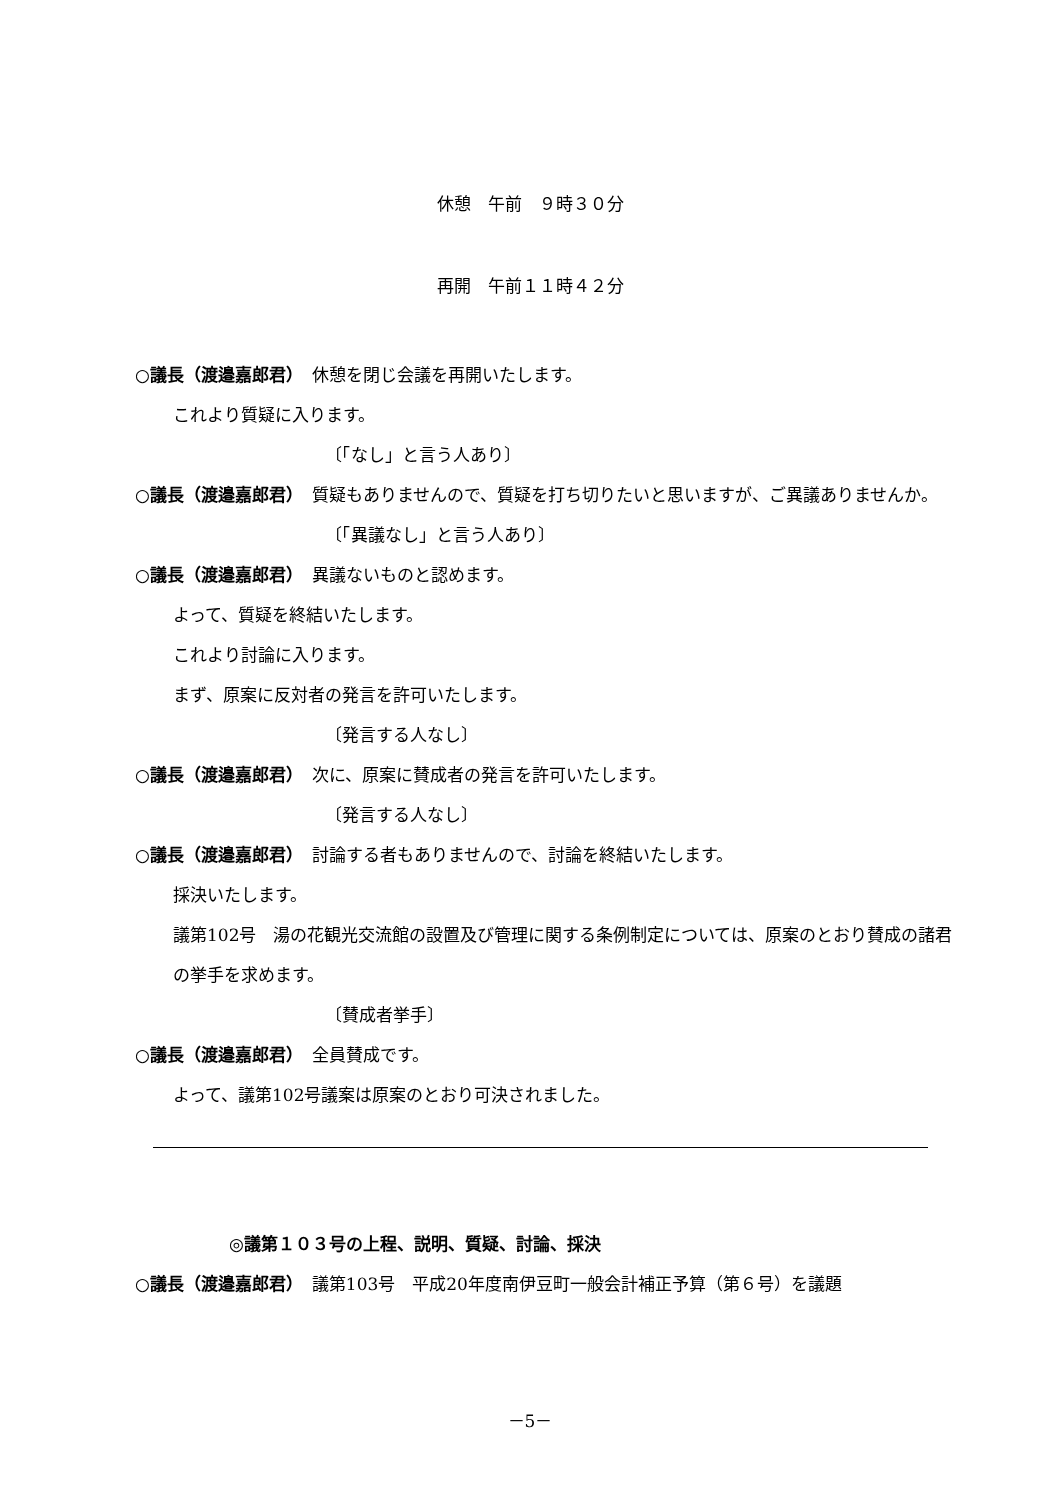休憩　午前　９時３０分
再開　午前１１時４２分
○議長（渡邉嘉郎君）　休憩を閉じ会議を再開いたします。
これより質疑に入ります。
〔「なし」と言う人あり〕
○議長（渡邉嘉郎君）　質疑もありませんので、質疑を打ち切りたいと思いますが、ご異議ありませんか。
〔「異議なし」と言う人あり〕
○議長（渡邉嘉郎君）　異議ないものと認めます。
よって、質疑を終結いたします。
これより討論に入ります。
まず、原案に反対者の発言を許可いたします。
〔発言する人なし〕
○議長（渡邉嘉郎君）　次に、原案に賛成者の発言を許可いたします。
〔発言する人なし〕
○議長（渡邉嘉郎君）　討論する者もありませんので、討論を終結いたします。
採決いたします。
議第102号　湯の花観光交流館の設置及び管理に関する条例制定については、原案のとおり賛成の諸君の挙手を求めます。
〔賛成者挙手〕
○議長（渡邉嘉郎君）　全員賛成です。
よって、議第102号議案は原案のとおり可決されました。
◎議第１０３号の上程、説明、質疑、討論、採決
○議長（渡邉嘉郎君）　議第103号　平成20年度南伊豆町一般会計補正予算（第６号）を議題
－5－